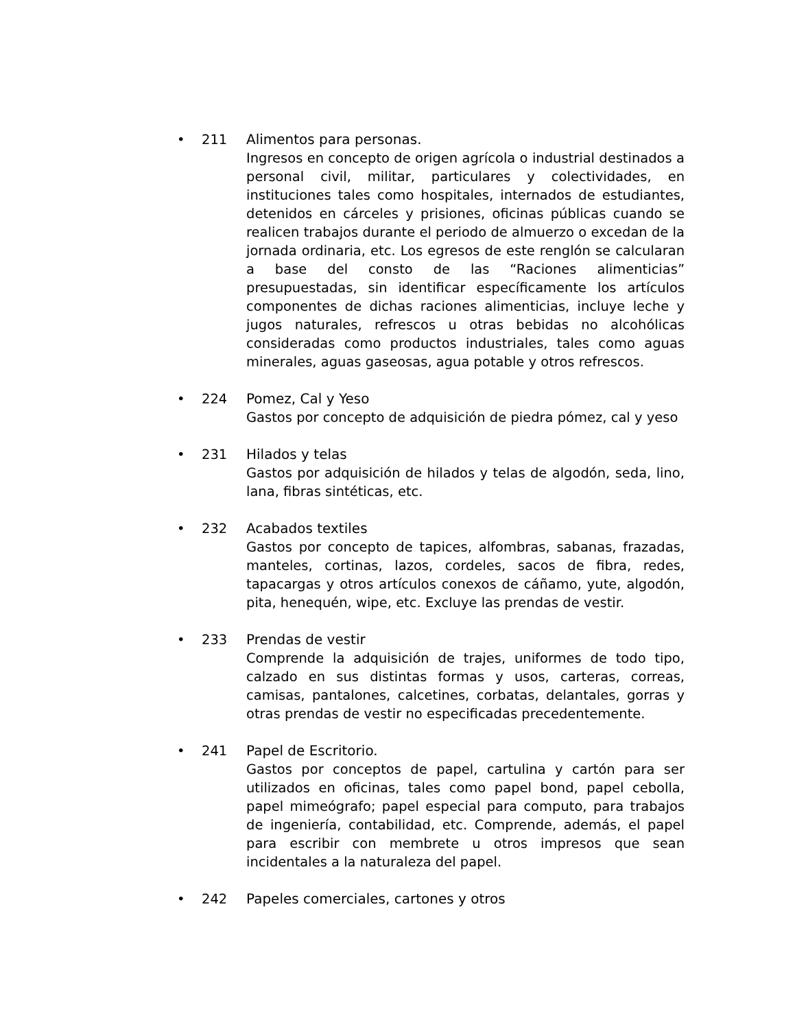• 211 Alimentos para personas.
Ingresos en concepto de origen agrícola o industrial destinados a personal civil, militar, particulares y colectividades, en instituciones tales como hospitales, internados de estudiantes, detenidos en cárceles y prisiones, oficinas públicas cuando se realicen trabajos durante el periodo de almuerzo o excedan de la jornada ordinaria, etc. Los egresos de este renglón se calcularan a base del consto de las “Raciones alimenticias” presupuestadas, sin identificar específicamente los artículos componentes de dichas raciones alimenticias, incluye leche y jugos naturales, refrescos u otras bebidas no alcohólicas consideradas como productos industriales, tales como aguas minerales, aguas gaseosas, agua potable y otros refrescos.
• 224 Pomez, Cal y Yeso
Gastos por concepto de adquisición de piedra pómez, cal y yeso
• 231 Hilados y telas
Gastos por adquisición de hilados y telas de algodón, seda, lino, lana, fibras sintéticas, etc.
• 232 Acabados textiles
Gastos por concepto de tapices, alfombras, sabanas, frazadas, manteles, cortinas, lazos, cordeles, sacos de fibra, redes, tapacargas y otros artículos conexos de cáñamo, yute, algodón, pita, henequén, wipe, etc. Excluye las prendas de vestir.
• 233 Prendas de vestir
Comprende la adquisición de trajes, uniformes de todo tipo, calzado en sus distintas formas y usos, carteras, correas, camisas, pantalones, calcetines, corbatas, delantales, gorras y otras prendas de vestir no especificadas precedentemente.
• 241 Papel de Escritorio.
Gastos por conceptos de papel, cartulina y cartón para ser utilizados en oficinas, tales como papel bond, papel cebolla, papel mimeógrafo; papel especial para computo, para trabajos de ingeniería, contabilidad, etc. Comprende, además, el papel para escribir con membrete u otros impresos que sean incidentales a la naturaleza del papel.
• 242 Papeles comerciales, cartones y otros